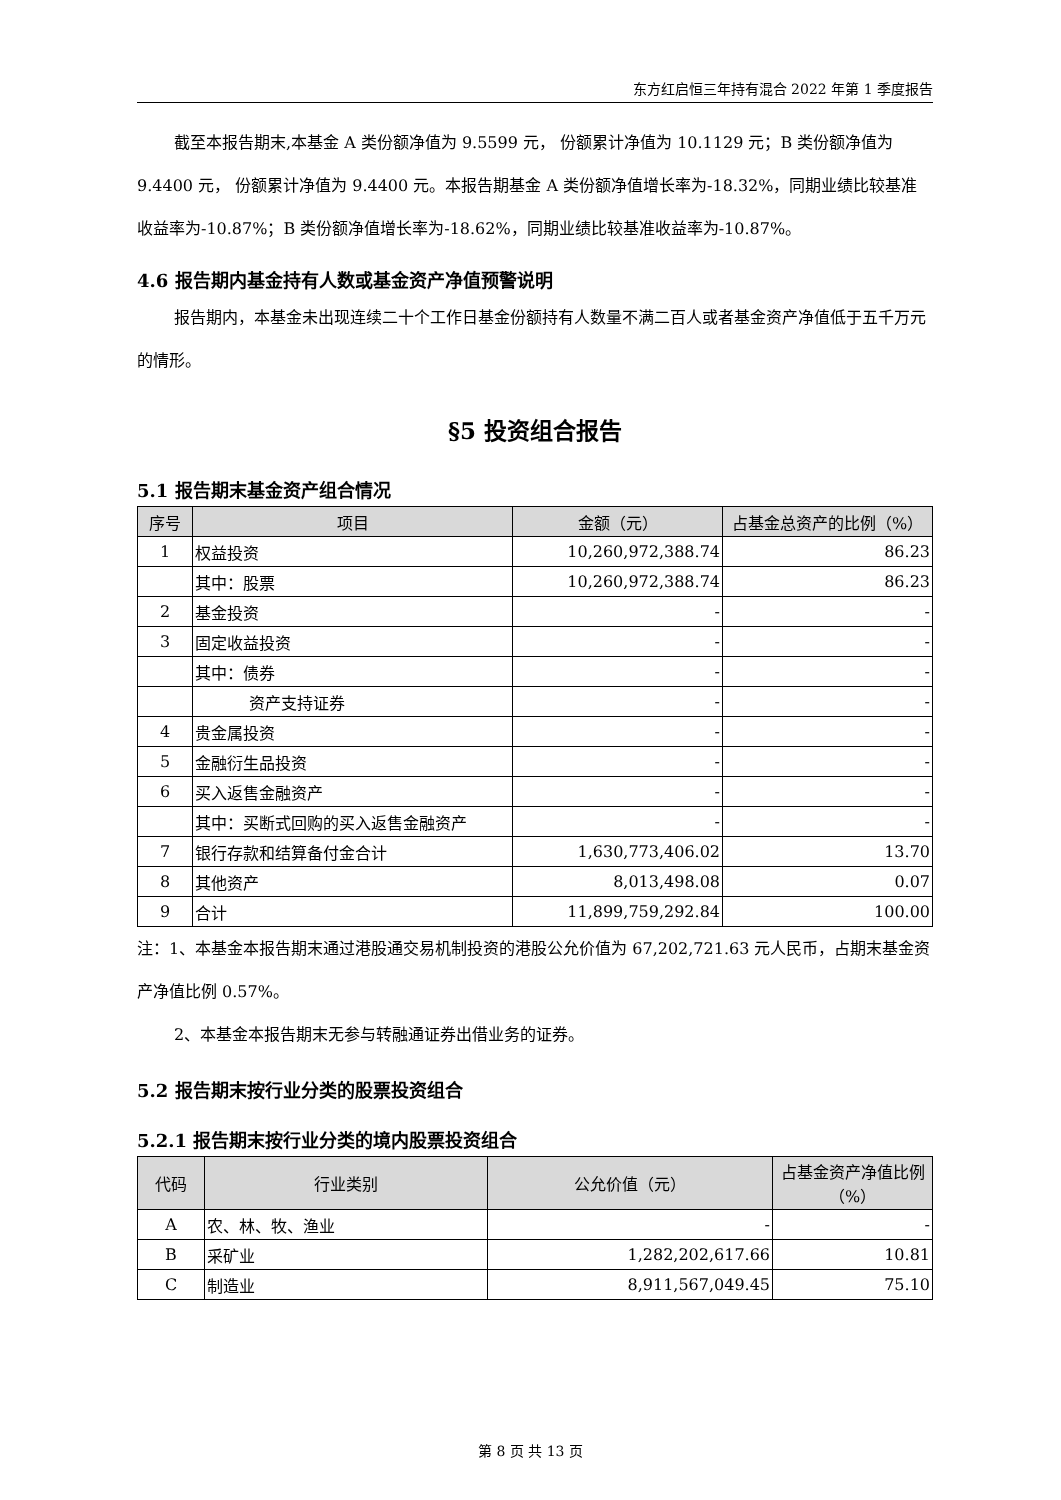东方红启恒三年持有混合 2022 年第 1 季度报告
截至本报告期末,本基金 A 类份额净值为 9.5599 元， 份额累计净值为 10.1129 元；B 类份额净值为 9.4400 元， 份额累计净值为 9.4400 元。本报告期基金 A 类份额净值增长率为-18.32%，同期业绩比较基准收益率为-10.87%；B 类份额净值增长率为-18.62%，同期业绩比较基准收益率为-10.87%。
4.6 报告期内基金持有人数或基金资产净值预警说明
报告期内，本基金未出现连续二十个工作日基金份额持有人数量不满二百人或者基金资产净值低于五千万元的情形。
§5 投资组合报告
5.1 报告期末基金资产组合情况
| 序号 | 项目 | 金额（元） | 占基金总资产的比例（%） |
| --- | --- | --- | --- |
| 1 | 权益投资 | 10,260,972,388.74 | 86.23 |
| | 其中：股票 | 10,260,972,388.74 | 86.23 |
| 2 | 基金投资 | - | - |
| 3 | 固定收益投资 | - | - |
| | 其中：债券 | - | - |
| | 资产支持证券 | - | - |
| 4 | 贵金属投资 | - | - |
| 5 | 金融衍生品投资 | - | - |
| 6 | 买入返售金融资产 | - | - |
| | 其中：买断式回购的买入返售金融资产 | - | - |
| 7 | 银行存款和结算备付金合计 | 1,630,773,406.02 | 13.70 |
| 8 | 其他资产 | 8,013,498.08 | 0.07 |
| 9 | 合计 | 11,899,759,292.84 | 100.00 |
注：1、本基金本报告期末通过港股通交易机制投资的港股公允价值为 67,202,721.63 元人民币，占期末基金资产净值比例 0.57%。
2、本基金本报告期末无参与转融通证券出借业务的证券。
5.2 报告期末按行业分类的股票投资组合
5.2.1 报告期末按行业分类的境内股票投资组合
| 代码 | 行业类别 | 公允价值（元） | 占基金资产净值比例（%） |
| --- | --- | --- | --- |
| A | 农、林、牧、渔业 | - | - |
| B | 采矿业 | 1,282,202,617.66 | 10.81 |
| C | 制造业 | 8,911,567,049.45 | 75.10 |
第 8 页 共 13 页